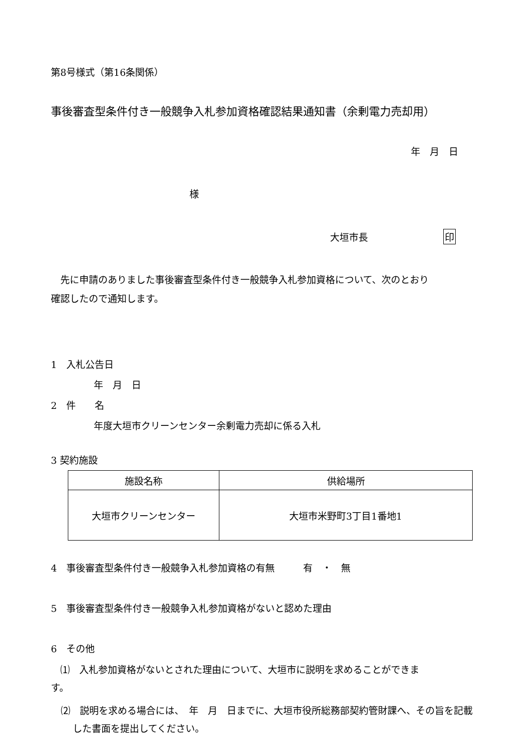第8号様式（第16条関係）
事後審査型条件付き一般競争入札参加資格確認結果通知書（余剰電力売却用）
年　月　日
様
大垣市長 印
先に申請のありました事後審査型条件付き一般競争入札参加資格について、次のとおり
確認したので通知します。
1　入札公告日
年　月　日
2　件　　名
年度大垣市クリーンセンター余剰電力売却に係る入札
3 契約施設
| 施設名称 | 供給場所 |
| --- | --- |
| 大垣市クリーンセンター | 大垣市米野町3丁目1番地1 |
4　事後審査型条件付き一般競争入札参加資格の有無　　　有　・　無
5　事後審査型条件付き一般競争入札参加資格がないと認めた理由
6　その他
　⑴　入札参加資格がないとされた理由について、大垣市に説明を求めることができま
す。
⑵　説明を求める場合には、　年　月　日までに、大垣市役所総務部契約管財課へ、その旨を記載した書面を提出してください。